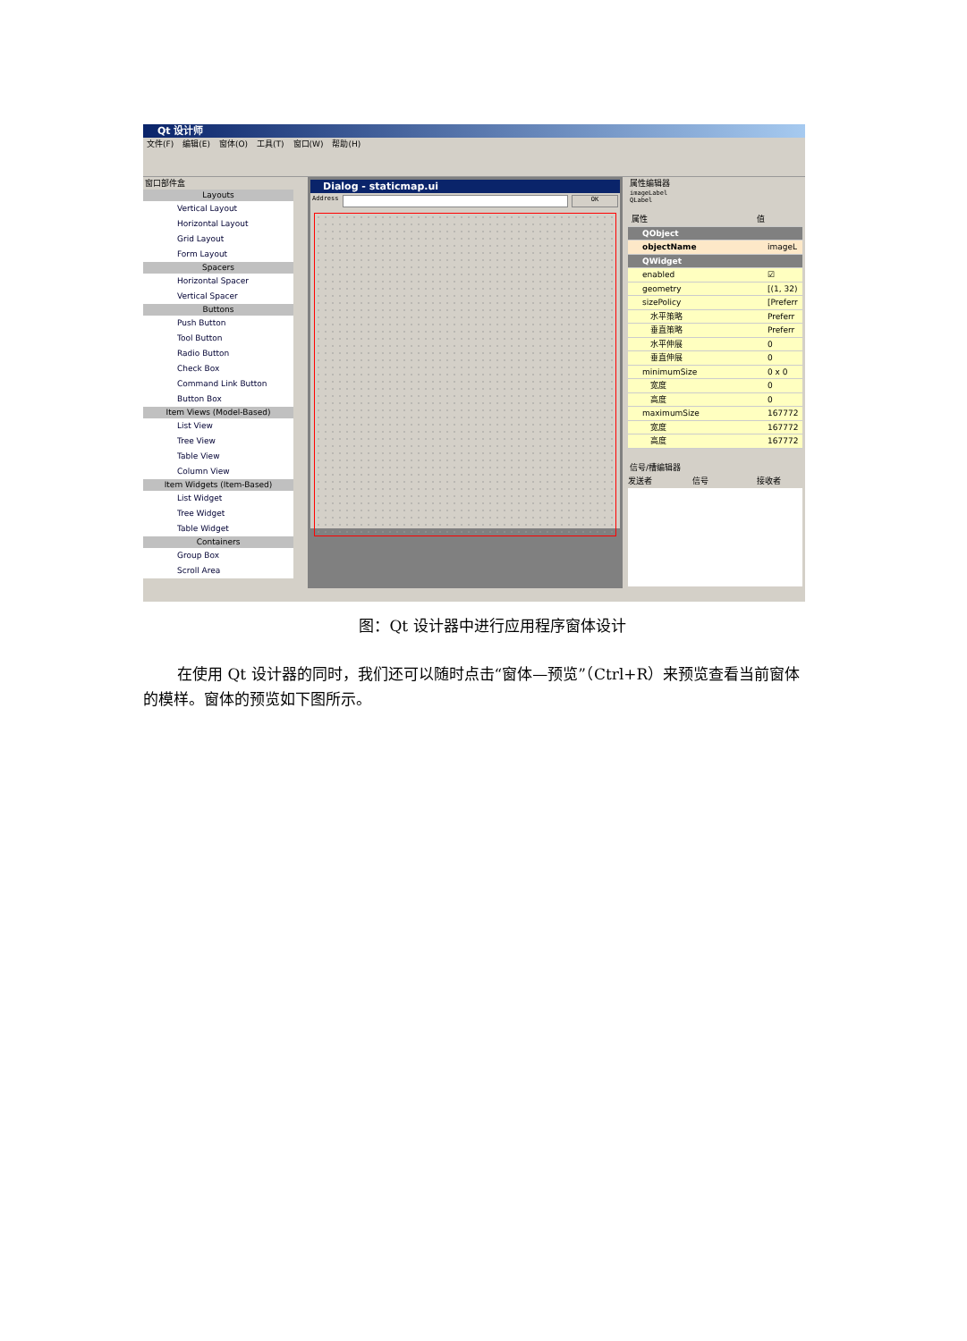Qt 设计师
文件(F) 编辑(E) 窗体(O) 工具(T) 窗口(W) 帮助(H)
窗口部件盒
Layouts
Vertical Layout
Horizontal Layout
Grid Layout
Form Layout
Spacers
Horizontal Spacer
Vertical Spacer
Buttons
Push Button
Tool Button
Radio Button
Check Box
Command Link Button
Button Box
Item Views (Model-Based)
List View
Tree View
Table View
Column View
Item Widgets (Item-Based)
List Widget
Tree Widget
Table Widget
Containers
Group Box
Scroll Area
Dialog - staticmap.ui
Address OK
属性编辑器
imageLabel
QLabel
属性 值
QObject
objectName imageL
QWidget
enabled ☑
geometry [(1, 32)
sizePolicy [Preferr
　水平策略 Preferr
　垂直策略 Preferr
　水平伸展 0
　垂直伸展 0
minimumSize 0 x 0
　宽度 0
　高度 0
maximumSize 167772
　宽度 167772
　高度 167772
信号/槽编辑器
发送者 信号 接收者
图：Qt 设计器中进行应用程序窗体设计
在使用 Qt 设计器的同时，我们还可以随时点击“窗体—预览”（Ctrl+R）来预览查看当前窗体的模样。窗体的预览如下图所示。